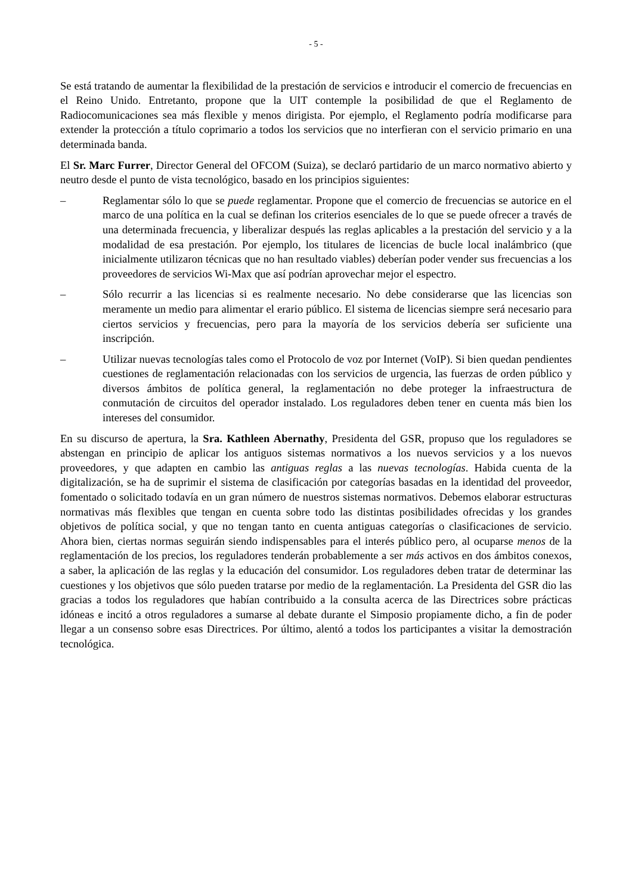- 5 -
Se está tratando de aumentar la flexibilidad de la prestación de servicios e introducir el comercio de frecuencias en el Reino Unido. Entretanto, propone que la UIT contemple la posibilidad de que el Reglamento de Radiocomunicaciones sea más flexible y menos dirigista. Por ejemplo, el Reglamento podría modificarse para extender la protección a título coprimario a todos los servicios que no interfieran con el servicio primario en una determinada banda.
El Sr. Marc Furrer, Director General del OFCOM (Suiza), se declaró partidario de un marco normativo abierto y neutro desde el punto de vista tecnológico, basado en los principios siguientes:
– Reglamentar sólo lo que se puede reglamentar. Propone que el comercio de frecuencias se autorice en el marco de una política en la cual se definan los criterios esenciales de lo que se puede ofrecer a través de una determinada frecuencia, y liberalizar después las reglas aplicables a la prestación del servicio y a la modalidad de esa prestación. Por ejemplo, los titulares de licencias de bucle local inalámbrico (que inicialmente utilizaron técnicas que no han resultado viables) deberían poder vender sus frecuencias a los proveedores de servicios Wi-Max que así podrían aprovechar mejor el espectro.
– Sólo recurrir a las licencias si es realmente necesario. No debe considerarse que las licencias son meramente un medio para alimentar el erario público. El sistema de licencias siempre será necesario para ciertos servicios y frecuencias, pero para la mayoría de los servicios debería ser suficiente una inscripción.
– Utilizar nuevas tecnologías tales como el Protocolo de voz por Internet (VoIP). Si bien quedan pendientes cuestiones de reglamentación relacionadas con los servicios de urgencia, las fuerzas de orden público y diversos ámbitos de política general, la reglamentación no debe proteger la infraestructura de conmutación de circuitos del operador instalado. Los reguladores deben tener en cuenta más bien los intereses del consumidor.
En su discurso de apertura, la Sra. Kathleen Abernathy, Presidenta del GSR, propuso que los reguladores se abstengan en principio de aplicar los antiguos sistemas normativos a los nuevos servicios y a los nuevos proveedores, y que adapten en cambio las antiguas reglas a las nuevas tecnologías. Habida cuenta de la digitalización, se ha de suprimir el sistema de clasificación por categorías basadas en la identidad del proveedor, fomentado o solicitado todavía en un gran número de nuestros sistemas normativos. Debemos elaborar estructuras normativas más flexibles que tengan en cuenta sobre todo las distintas posibilidades ofrecidas y los grandes objetivos de política social, y que no tengan tanto en cuenta antiguas categorías o clasificaciones de servicio. Ahora bien, ciertas normas seguirán siendo indispensables para el interés público pero, al ocuparse menos de la reglamentación de los precios, los reguladores tenderán probablemente a ser más activos en dos ámbitos conexos, a saber, la aplicación de las reglas y la educación del consumidor. Los reguladores deben tratar de determinar las cuestiones y los objetivos que sólo pueden tratarse por medio de la reglamentación. La Presidenta del GSR dio las gracias a todos los reguladores que habían contribuido a la consulta acerca de las Directrices sobre prácticas idóneas e incitó a otros reguladores a sumarse al debate durante el Simposio propiamente dicho, a fin de poder llegar a un consenso sobre esas Directrices. Por último, alentó a todos los participantes a visitar la demostración tecnológica.